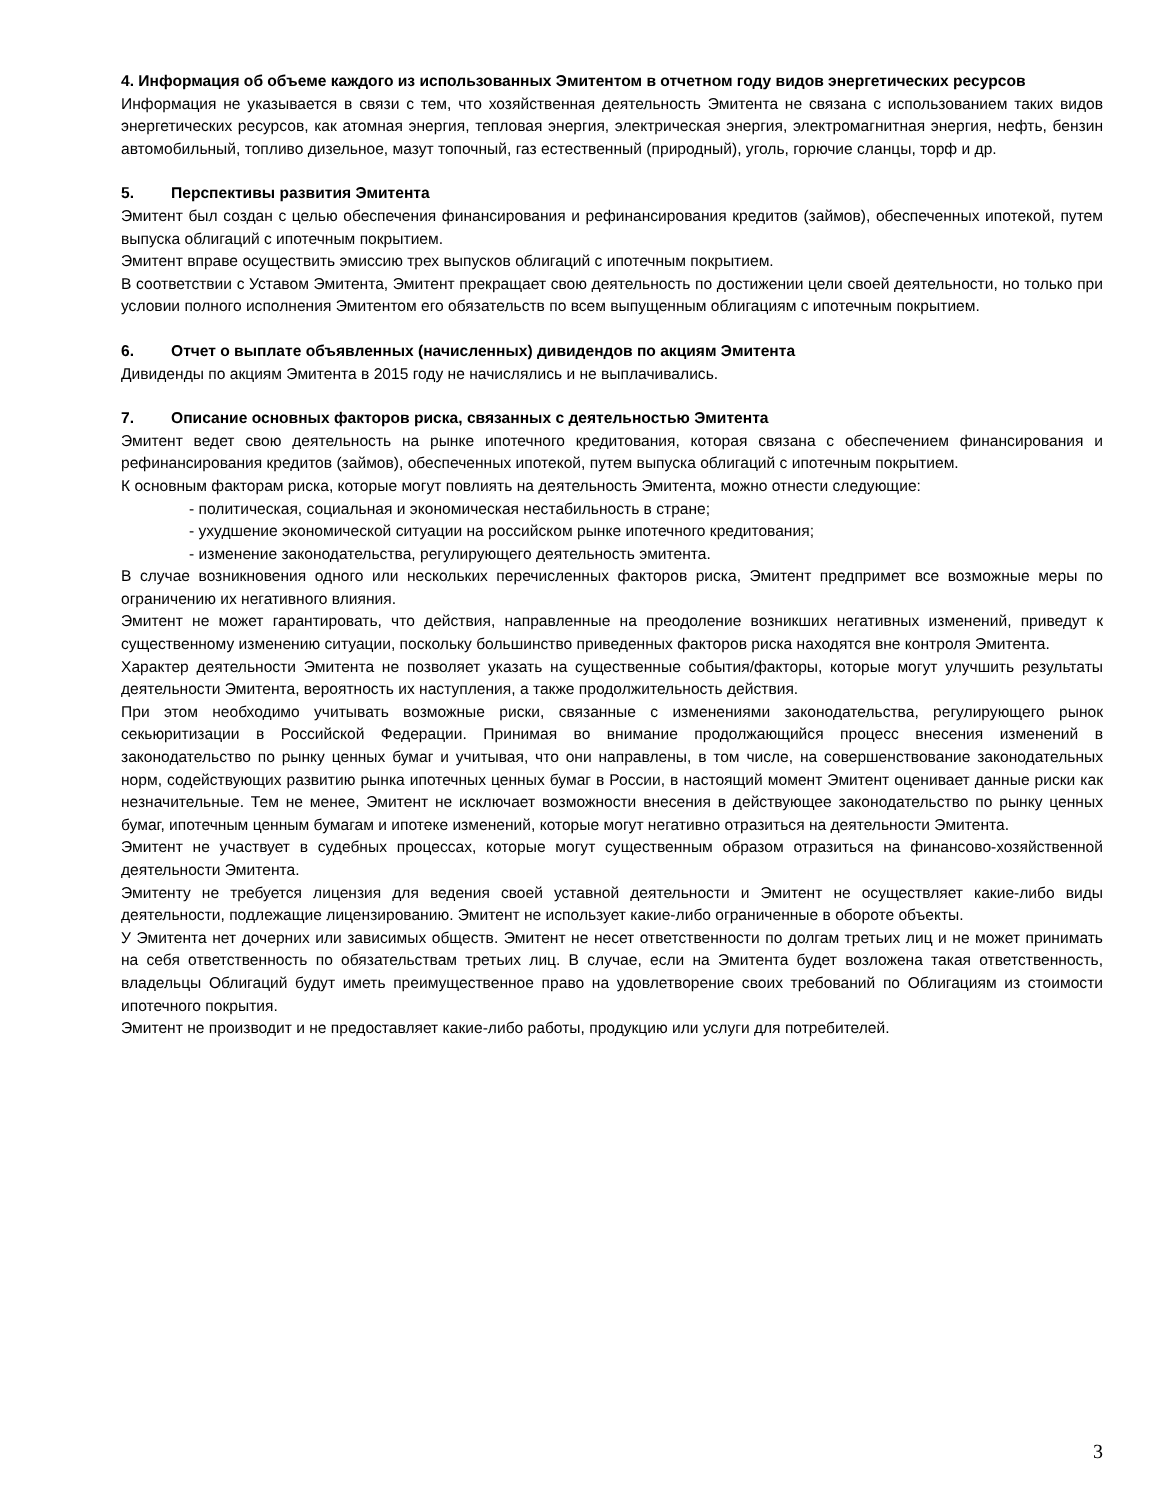4. Информация об объеме каждого из использованных Эмитентом в отчетном году видов энергетических ресурсов
Информация не указывается в связи с тем, что хозяйственная деятельность Эмитента не связана с использованием таких видов энергетических ресурсов, как атомная энергия, тепловая энергия, электрическая энергия, электромагнитная энергия, нефть, бензин автомобильный, топливо дизельное, мазут топочный, газ естественный (природный), уголь, горючие сланцы, торф и др.
5. Перспективы развития Эмитента
Эмитент был создан с целью обеспечения финансирования и рефинансирования кредитов (займов), обеспеченных ипотекой, путем выпуска облигаций с ипотечным покрытием.
Эмитент вправе осуществить эмиссию трех выпусков облигаций с ипотечным покрытием.
В соответствии с Уставом Эмитента, Эмитент прекращает свою деятельность по достижении цели своей деятельности, но только при условии полного исполнения Эмитентом его обязательств по всем выпущенным облигациям с ипотечным покрытием.
6. Отчет о выплате объявленных (начисленных) дивидендов по акциям Эмитента
Дивиденды по акциям Эмитента в 2015 году не начислялись и не выплачивались.
7. Описание основных факторов риска, связанных с деятельностью Эмитента
Эмитент ведет свою деятельность на рынке ипотечного кредитования, которая связана с обеспечением финансирования и рефинансирования кредитов (займов), обеспеченных ипотекой, путем выпуска облигаций с ипотечным покрытием.
К основным факторам риска, которые могут повлиять на деятельность Эмитента, можно отнести следующие:
- политическая, социальная и экономическая нестабильность в стране;
- ухудшение экономической ситуации на российском рынке ипотечного кредитования;
- изменение законодательства, регулирующего деятельность эмитента.
В случае возникновения одного или нескольких перечисленных факторов риска, Эмитент предпримет все возможные меры по ограничению их негативного влияния.
Эмитент не может гарантировать, что действия, направленные на преодоление возникших негативных изменений, приведут к существенному изменению ситуации, поскольку большинство приведенных факторов риска находятся вне контроля Эмитента.
Характер деятельности Эмитента не позволяет указать на существенные события/факторы, которые могут улучшить результаты деятельности Эмитента, вероятность их наступления, а также продолжительность действия.
При этом необходимо учитывать возможные риски, связанные с изменениями законодательства, регулирующего рынок секьюритизации в Российской Федерации. Принимая во внимание продолжающийся процесс внесения изменений в законодательство по рынку ценных бумаг и учитывая, что они направлены, в том числе, на совершенствование законодательных норм, содействующих развитию рынка ипотечных ценных бумаг в России, в настоящий момент Эмитент оценивает данные риски как незначительные. Тем не менее, Эмитент не исключает возможности внесения в действующее законодательство по рынку ценных бумаг, ипотечным ценным бумагам и ипотеке изменений, которые могут негативно отразиться на деятельности Эмитента.
Эмитент не участвует в судебных процессах, которые могут существенным образом отразиться на финансово-хозяйственной деятельности Эмитента.
Эмитенту не требуется лицензия для ведения своей уставной деятельности и Эмитент не осуществляет какие-либо виды деятельности, подлежащие лицензированию. Эмитент не использует какие-либо ограниченные в обороте объекты.
У Эмитента нет дочерних или зависимых обществ. Эмитент не несет ответственности по долгам третьих лиц и не может принимать на себя ответственность по обязательствам третьих лиц. В случае, если на Эмитента будет возложена такая ответственность, владельцы Облигаций будут иметь преимущественное право на удовлетворение своих требований по Облигациям из стоимости ипотечного покрытия.
Эмитент не производит и не предоставляет какие-либо работы, продукцию или услуги для потребителей.
3